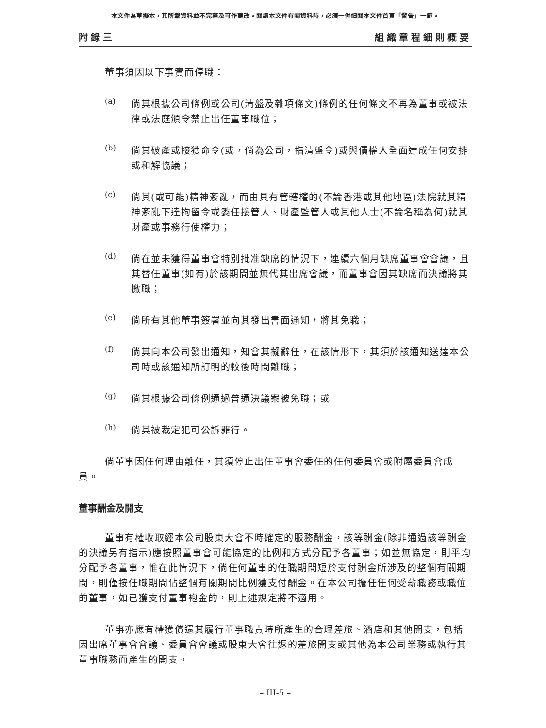本文件為草擬本，其所載資料並不完整及可作更改。閱讀本文件有關資料時，必須一併細閱本文件首頁「警告」一節。
附錄三 組織章程細則概要
董事須因以下事實而停職：
(a)
倘其根據公司條例或公司(清盤及雜項條文)條例的任何條文不再為董事或被法律或法庭頒令禁止出任董事職位；
(b)
倘其破產或接獲命令(或，倘為公司，指清盤令)或與債權人全面達成任何安排或和解協議；
(c)
倘其(或可能)精神紊亂，而由具有管轄權的(不論香港或其他地區)法院就其精神紊亂下達拘留令或委任接管人、財產監管人或其他人士(不論名稱為何)就其財產或事務行使權力；
(d)
倘在並未獲得董事會特別批准缺席的情況下，連續六個月缺席董事會會議，且其替任董事(如有)於該期間並無代其出席會議，而董事會因其缺席而決議將其撤職；
(e)
倘所有其他董事簽署並向其發出書面通知，將其免職；
(f)
倘其向本公司發出通知，知會其擬辭任，在該情形下，其須於該通知送達本公司時或該通知所訂明的較後時間離職；
(g)
倘其根據公司條例通過普通決議案被免職；或
(h)
倘其被裁定犯可公訴罪行。
倘董事因任何理由離任，其須停止出任董事會委任的任何委員會或附屬委員會成員。
董事酬金及開支
董事有權收取經本公司股東大會不時確定的服務酬金，該等酬金(除非通過該等酬金的決議另有指示)應按照董事會可能協定的比例和方式分配予各董事；如並無協定，則平均分配予各董事，惟在此情況下，倘任何董事的任職期間短於支付酬金所涉及的整個有關期間，則僅按任職期間佔整個有關期間比例獲支付酬金。在本公司擔任任何受薪職務或職位的董事，如已獲支付董事袍金的，則上述規定將不適用。
董事亦應有權獲償還其履行董事職責時所產生的合理差旅、酒店和其他開支，包括因出席董事會會議、委員會會議或股東大會往返的差旅開支或其他為本公司業務或執行其董事職務而產生的開支。
– III-5 –